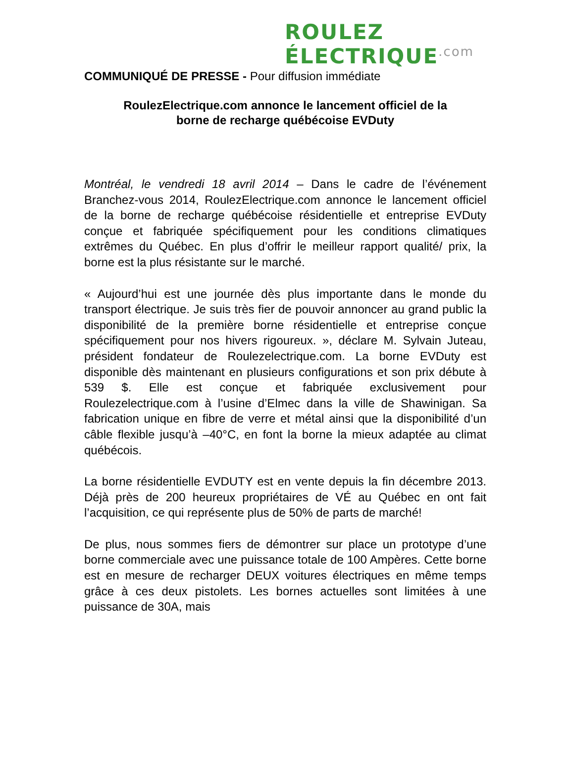ROULEZ ÉLECTRIQUE.com
COMMUNIQUÉ DE PRESSE - Pour diffusion immédiate
RoulezElectrique.com annonce le lancement officiel de la
borne de recharge québécoise EVDuty
Montréal, le vendredi 18 avril 2014 – Dans le cadre de l’événement Branchez-vous 2014, RoulezElectrique.com annonce le lancement officiel de la borne de recharge québécoise résidentielle et entreprise EVDuty conçue et fabriquée spécifiquement pour les conditions climatiques extrêmes du Québec. En plus d’offrir le meilleur rapport qualité/ prix, la borne est la plus résistante sur le marché.
« Aujourd’hui est une journée dès plus importante dans le monde du transport électrique. Je suis très fier de pouvoir annoncer au grand public la disponibilité de la première borne résidentielle et entreprise conçue spécifiquement pour nos hivers rigoureux. », déclare M. Sylvain Juteau, président fondateur de Roulezelectrique.com. La borne EVDuty est disponible dès maintenant en plusieurs configurations et son prix débute à 539 $. Elle est conçue et fabriquée exclusivement pour Roulezelectrique.com à l’usine d’Elmec dans la ville de Shawinigan. Sa fabrication unique en fibre de verre et métal ainsi que la disponibilité d’un câble flexible jusqu’à –40°C, en font la borne la mieux adaptée au climat québécois.
La borne résidentielle EVDUTY est en vente depuis la fin décembre 2013. Déjà près de 200 heureux propriétaires de VÉ au Québec en ont fait l’acquisition, ce qui représente plus de 50% de parts de marché!
De plus, nous sommes fiers de démontrer sur place un prototype d’une borne commerciale avec une puissance totale de 100 Ampères. Cette borne est en mesure de recharger DEUX voitures électriques en même temps grâce à ces deux pistolets. Les bornes actuelles sont limitées à une puissance de 30A, mais